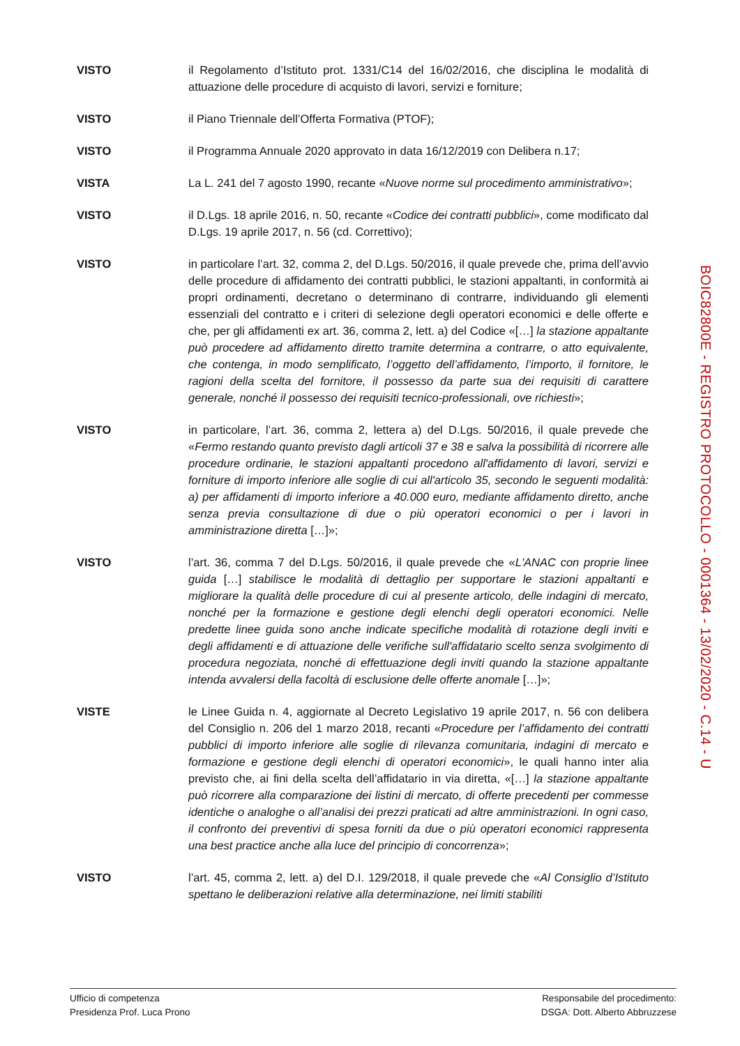VISTO il Regolamento d’Istituto prot. 1331/C14 del 16/02/2016, che disciplina le modalità di attuazione delle procedure di acquisto di lavori, servizi e forniture;
VISTO il Piano Triennale dell’Offerta Formativa (PTOF);
VISTO il Programma Annuale 2020 approvato in data 16/12/2019 con Delibera n.17;
VISTA La L. 241 del 7 agosto 1990, recante «Nuove norme sul procedimento amministrativo»;
VISTO il D.Lgs. 18 aprile 2016, n. 50, recante «Codice dei contratti pubblici», come modificato dal D.Lgs. 19 aprile 2017, n. 56 (cd. Correttivo);
VISTO in particolare l’art. 32, comma 2, del D.Lgs. 50/2016, il quale prevede che, prima dell’avvio delle procedure di affidamento dei contratti pubblici, le stazioni appaltanti, in conformità ai propri ordinamenti, decretano o determinano di contrarre, individuando gli elementi essenziali del contratto e i criteri di selezione degli operatori economici e delle offerte e che, per gli affidamenti ex art. 36, comma 2, lett. a) del Codice «[…] la stazione appaltante può procedere ad affidamento diretto tramite determina a contrarre, o atto equivalente, che contenga, in modo semplificato, l’oggetto dell’affidamento, l’importo, il fornitore, le ragioni della scelta del fornitore, il possesso da parte sua dei requisiti di carattere generale, nonché il possesso dei requisiti tecnico-professionali, ove richiesti»;
VISTO in particolare, l’art. 36, comma 2, lettera a) del D.Lgs. 50/2016, il quale prevede che «Fermo restando quanto previsto dagli articoli 37 e 38 e salva la possibilità di ricorrere alle procedure ordinarie, le stazioni appaltanti procedono all'affidamento di lavori, servizi e forniture di importo inferiore alle soglie di cui all'articolo 35, secondo le seguenti modalità: a) per affidamenti di importo inferiore a 40.000 euro, mediante affidamento diretto, anche senza previa consultazione di due o più operatori economici o per i lavori in amministrazione diretta […]»;
VISTO l’art. 36, comma 7 del D.Lgs. 50/2016, il quale prevede che «L'ANAC con proprie linee guida […] stabilisce le modalità di dettaglio per supportare le stazioni appaltanti e migliorare la qualità delle procedure di cui al presente articolo, delle indagini di mercato, nonché per la formazione e gestione degli elenchi degli operatori economici. Nelle predette linee guida sono anche indicate specifiche modalità di rotazione degli inviti e degli affidamenti e di attuazione delle verifiche sull'affidatario scelto senza svolgimento di procedura negoziata, nonché di effettuazione degli inviti quando la stazione appaltante intenda avvalersi della facoltà di esclusione delle offerte anomale […]»;
VISTE le Linee Guida n. 4, aggiornate al Decreto Legislativo 19 aprile 2017, n. 56 con delibera del Consiglio n. 206 del 1 marzo 2018, recanti «Procedure per l’affidamento dei contratti pubblici di importo inferiore alle soglie di rilevanza comunitaria, indagini di mercato e formazione e gestione degli elenchi di operatori economici», le quali hanno inter alia previsto che, ai fini della scelta dell’affidatario in via diretta, «[…] la stazione appaltante può ricorrere alla comparazione dei listini di mercato, di offerte precedenti per commesse identiche o analoghe o all’analisi dei prezzi praticati ad altre amministrazioni. In ogni caso, il confronto dei preventivi di spesa forniti da due o più operatori economici rappresenta una best practice anche alla luce del principio di concorrenza»;
VISTO l’art. 45, comma 2, lett. a) del D.I. 129/2018, il quale prevede che «Al Consiglio d’Istituto spettano le deliberazioni relative alla determinazione, nei limiti stabiliti
BOIC82800E - REGISTRO PROTOCOLLO - 0001364 - 13/02/2020 - C.14 - U
Ufficio di competenza
Presidenza Prof. Luca Prono
Responsabile del procedimento:
DSGA: Dott. Alberto Abbruzzese